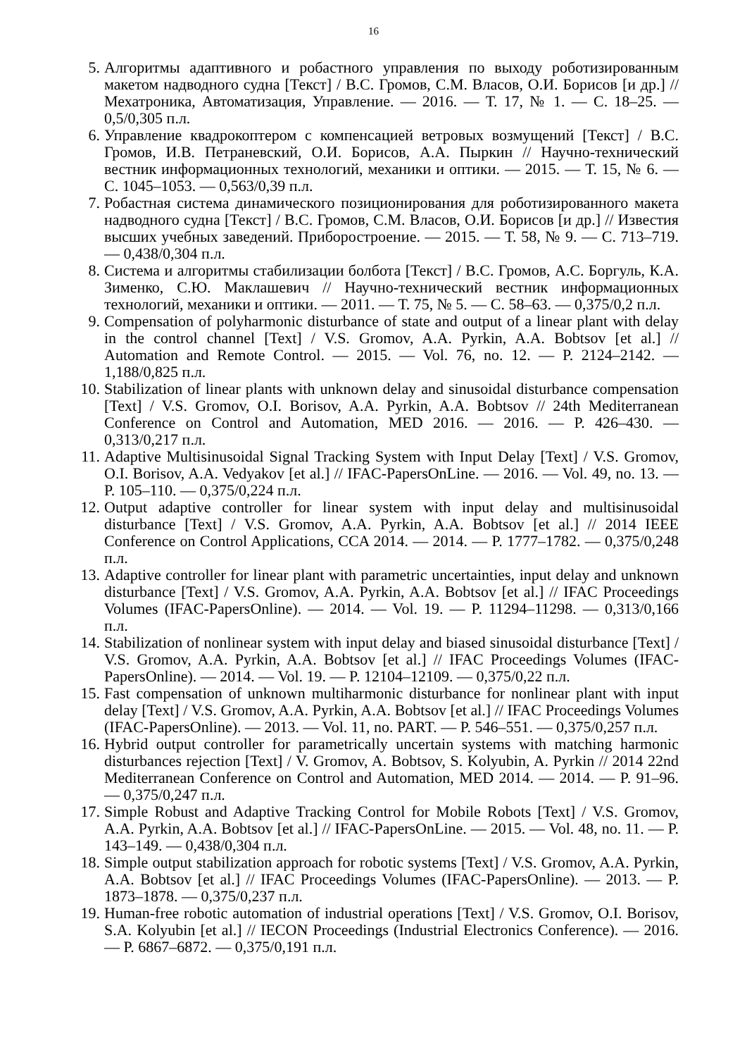16
5. Алгоритмы адаптивного и робастного управления по выходу роботизированным макетом надводного судна [Текст] / В.С. Громов, С.М. Власов, О.И. Борисов [и др.] // Мехатроника, Автоматизация, Управление. — 2016. — Т. 17, № 1. — С. 18–25. — 0,5/0,305 п.л.
6. Управление квадрокоптером с компенсацией ветровых возмущений [Текст] / В.С. Громов, И.В. Петраневский, О.И. Борисов, А.А. Пыркин // Научно-технический вестник информационных технологий, механики и оптики. — 2015. — Т. 15, № 6. — С. 1045–1053. — 0,563/0,39 п.л.
7. Робастная система динамического позиционирования для роботизированного макета надводного судна [Текст] / В.С. Громов, С.М. Власов, О.И. Борисов [и др.] // Известия высших учебных заведений. Приборостроение. — 2015. — Т. 58, № 9. — С. 713–719. — 0,438/0,304 п.л.
8. Система и алгоритмы стабилизации болбота [Текст] / В.С. Громов, А.С. Боргуль, К.А. Зименко, С.Ю. Маклашевич // Научно-технический вестник информационных технологий, механики и оптики. — 2011. — Т. 75, № 5. — С. 58–63. — 0,375/0,2 п.л.
9. Compensation of polyharmonic disturbance of state and output of a linear plant with delay in the control channel [Text] / V.S. Gromov, A.A. Pyrkin, A.A. Bobtsov [et al.] // Automation and Remote Control. — 2015. — Vol. 76, no. 12. — P. 2124–2142. — 1,188/0,825 п.л.
10. Stabilization of linear plants with unknown delay and sinusoidal disturbance compensation [Text] / V.S. Gromov, O.I. Borisov, A.A. Pyrkin, A.A. Bobtsov // 24th Mediterranean Conference on Control and Automation, MED 2016. — 2016. — P. 426–430. — 0,313/0,217 п.л.
11. Adaptive Multisinusoidal Signal Tracking System with Input Delay [Text] / V.S. Gromov, O.I. Borisov, A.A. Vedyakov [et al.] // IFAC-PapersOnLine. — 2016. — Vol. 49, no. 13. — P. 105–110. — 0,375/0,224 п.л.
12. Output adaptive controller for linear system with input delay and multisinusoidal disturbance [Text] / V.S. Gromov, A.A. Pyrkin, A.A. Bobtsov [et al.] // 2014 IEEE Conference on Control Applications, CCA 2014. — 2014. — P. 1777–1782. — 0,375/0,248 п.л.
13. Adaptive controller for linear plant with parametric uncertainties, input delay and unknown disturbance [Text] / V.S. Gromov, A.A. Pyrkin, A.A. Bobtsov [et al.] // IFAC Proceedings Volumes (IFAC-PapersOnline). — 2014. — Vol. 19. — P. 11294–11298. — 0,313/0,166 п.л.
14. Stabilization of nonlinear system with input delay and biased sinusoidal disturbance [Text] / V.S. Gromov, A.A. Pyrkin, A.A. Bobtsov [et al.] // IFAC Proceedings Volumes (IFAC-PapersOnline). — 2014. — Vol. 19. — P. 12104–12109. — 0,375/0,22 п.л.
15. Fast compensation of unknown multiharmonic disturbance for nonlinear plant with input delay [Text] / V.S. Gromov, A.A. Pyrkin, A.A. Bobtsov [et al.] // IFAC Proceedings Volumes (IFAC-PapersOnline). — 2013. — Vol. 11, no. PART. — P. 546–551. — 0,375/0,257 п.л.
16. Hybrid output controller for parametrically uncertain systems with matching harmonic disturbances rejection [Text] / V. Gromov, A. Bobtsov, S. Kolyubin, A. Pyrkin // 2014 22nd Mediterranean Conference on Control and Automation, MED 2014. — 2014. — P. 91–96. — 0,375/0,247 п.л.
17. Simple Robust and Adaptive Tracking Control for Mobile Robots [Text] / V.S. Gromov, A.A. Pyrkin, A.A. Bobtsov [et al.] // IFAC-PapersOnLine. — 2015. — Vol. 48, no. 11. — P. 143–149. — 0,438/0,304 п.л.
18. Simple output stabilization approach for robotic systems [Text] / V.S. Gromov, A.A. Pyrkin, A.A. Bobtsov [et al.] // IFAC Proceedings Volumes (IFAC-PapersOnline). — 2013. — P. 1873–1878. — 0,375/0,237 п.л.
19. Human-free robotic automation of industrial operations [Text] / V.S. Gromov, O.I. Borisov, S.A. Kolyubin [et al.] // IECON Proceedings (Industrial Electronics Conference). — 2016. — P. 6867–6872. — 0,375/0,191 п.л.